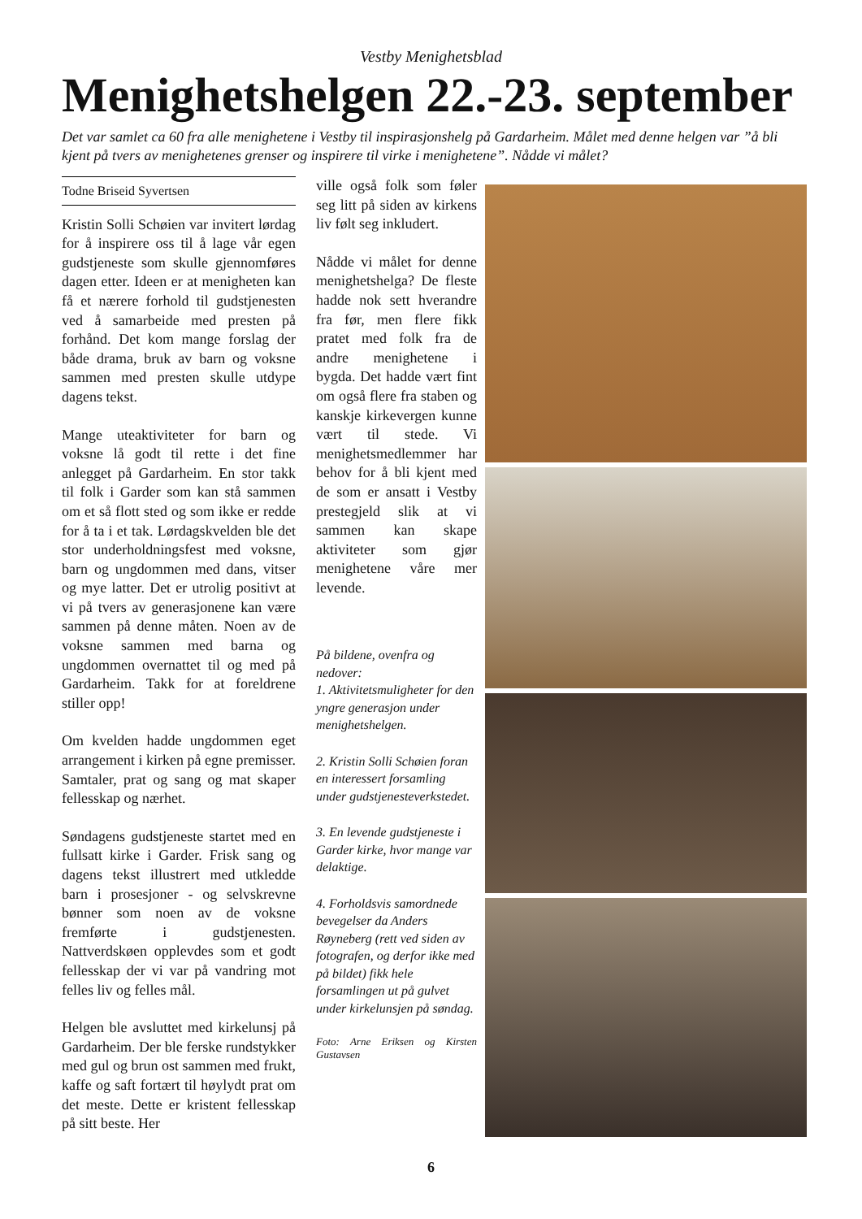Vestby Menighetsblad
Menighetshelgen 22.-23. september
Det var samlet ca 60 fra alle menighetene i Vestby til inspirasjonshelg på Gardarheim. Målet med denne helgen var ”å bli kjent på tvers av menighetenes grenser og inspirere til virke i menighetene”. Nådde vi målet?
Todne Briseid Syvertsen
Kristin Solli Schøien var invitert lørdag for å inspirere oss til å lage vår egen gudstjeneste som skulle gjennomføres dagen etter. Ideen er at menigheten kan få et nærere forhold til gudstjenesten ved å samarbeide med presten på forhånd. Det kom mange forslag der både drama, bruk av barn og voksne sammen med presten skulle utdype dagens tekst.
Mange uteaktiviteter for barn og voksne lå godt til rette i det fine anlegget på Gardarheim. En stor takk til folk i Garder som kan stå sammen om et så flott sted og som ikke er redde for å ta i et tak. Lørdagskvelden ble det stor underholdningsfest med voksne, barn og ungdommen med dans, vitser og mye latter. Det er utrolig positivt at vi på tvers av generasjonene kan være sammen på denne måten. Noen av de voksne sammen med barna og ungdommen overnattet til og med på Gardarheim. Takk for at foreldrene stiller opp!
Om kvelden hadde ungdommen eget arrangement i kirken på egne premisser. Samtaler, prat og sang og mat skaper fellesskap og nærhet.
Søndagens gudstjeneste startet med en fullsatt kirke i Garder. Frisk sang og dagens tekst illustrert med utkledde barn i prosesjoner - og selvskrevne bønner som noen av de voksne fremførte i gudstjenesten. Nattverdskøen opplevdes som et godt fellesskap der vi var på vandring mot felles liv og felles mål.
Helgen ble avsluttet med kirkelunsj på Gardarheim. Der ble ferske rundstykker med gul og brun ost sammen med frukt, kaffe og saft fortært til høylydt prat om det meste. Dette er kristent fellesskap på sitt beste. Her
ville også folk som føler seg litt på siden av kirkens liv følt seg inkludert.
Nådde vi målet for denne menighetshelga? De fleste hadde nok sett hverandre fra før, men flere fikk pratet med folk fra de andre menighetene i bygda. Det hadde vært fint om også flere fra staben og kanskje kirkevergen kunne vært til stede. Vi menighetsmedlemmer har behov for å bli kjent med de som er ansatt i Vestby prestegjeld slik at vi sammen kan skape aktiviteter som gjør menighetene våre mer levende.
På bildene, ovenfra og nedover:
1. Aktivitetsmuligheter for den yngre generasjon under menighetshelgen.
2. Kristin Solli Schøien foran en interessert forsamling under gudstjenesteverkstedet.
3. En levende gudstjeneste i Garder kirke, hvor mange var delaktige.
4. Forholdsvis samordnede bevegelser da Anders Røyneberg (rett ved siden av fotografen, og derfor ikke med på bildet) fikk hele forsamlingen ut på gulvet under kirkelunsjen på søndag.
Foto: Arne Eriksen og Kirsten Gustavsen
6